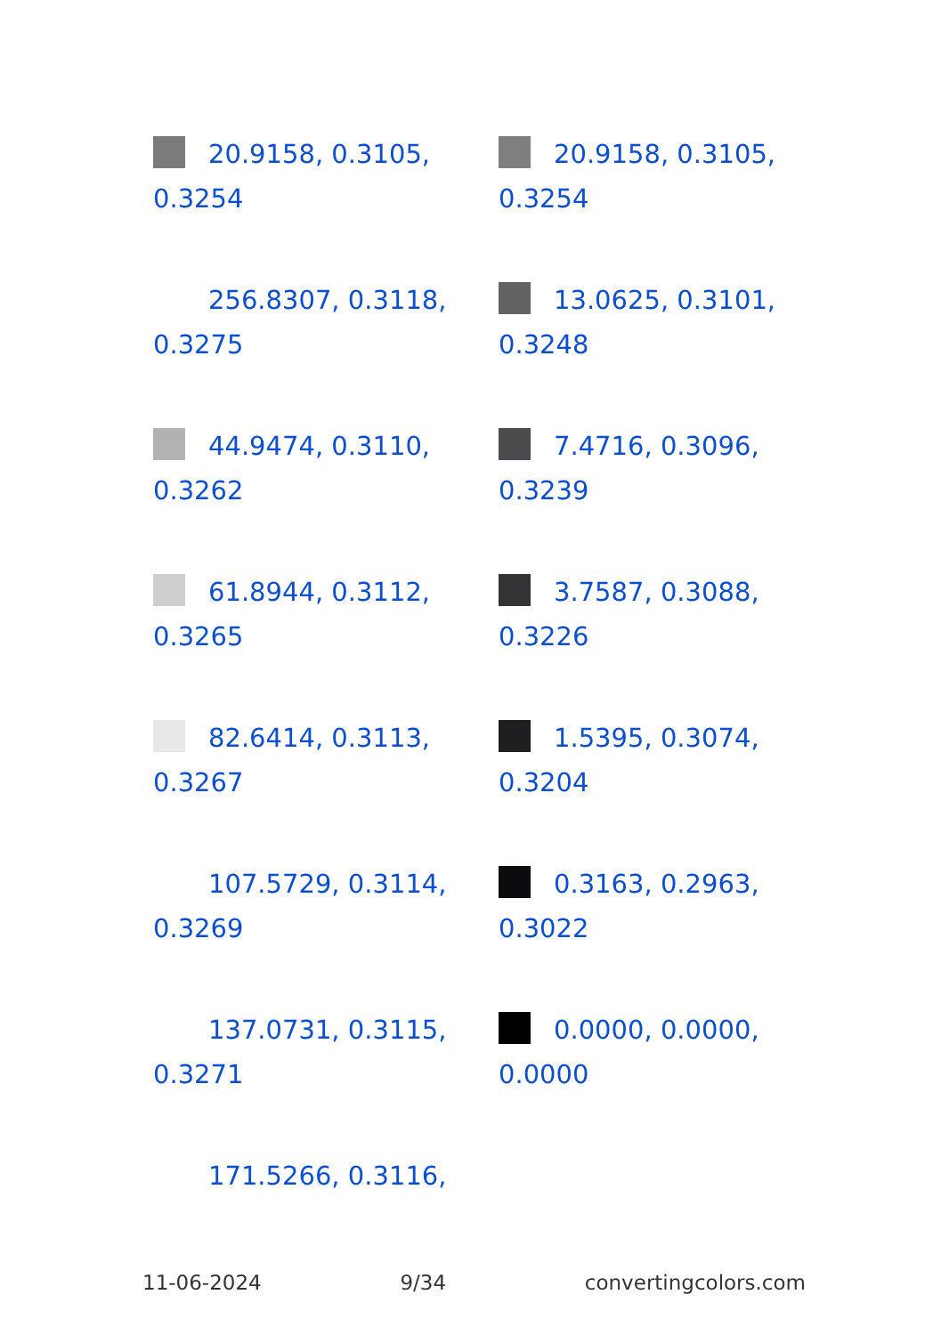20.9158, 0.3105,
0.3254
20.9158, 0.3105,
0.3254
256.8307, 0.3118,
0.3275
13.0625, 0.3101,
0.3248
44.9474, 0.3110,
0.3262
7.4716, 0.3096,
0.3239
61.8944, 0.3112,
0.3265
3.7587, 0.3088,
0.3226
82.6414, 0.3113,
0.3267
1.5395, 0.3074,
0.3204
107.5729, 0.3114,
0.3269
0.3163, 0.2963,
0.3022
137.0731, 0.3115,
0.3271
0.0000, 0.0000,
0.0000
171.5266, 0.3116,
11-06-2024 9/34 convertingcolors.com